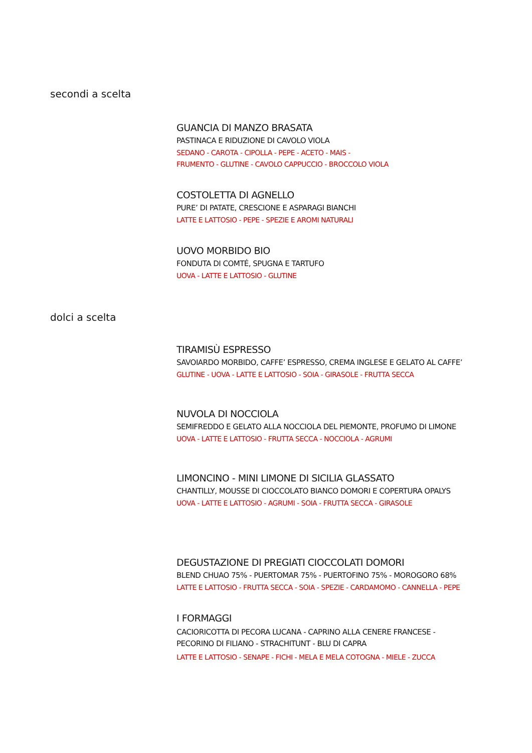secondi a scelta
GUANCIA DI MANZO BRASATA
PASTINACA E RIDUZIONE DI CAVOLO VIOLA
SEDANO - CAROTA - CIPOLLA - PEPE - ACETO - MAIS -
FRUMENTO - GLUTINE - CAVOLO CAPPUCCIO - BROCCOLO VIOLA
COSTOLETTA DI AGNELLO
PURE’ DI PATATE, CRESCIONE E ASPARAGI BIANCHI
LATTE E LATTOSIO - PEPE - SPEZIE E AROMI NATURALI
UOVO MORBIDO BIO
FONDUTA DI COMTÉ, SPUGNA E TARTUFO
UOVA - LATTE E LATTOSIO - GLUTINE
dolci a scelta
TIRAMISÙ ESPRESSO
SAVOIARDO MORBIDO, CAFFE’ ESPRESSO, CREMA INGLESE E GELATO AL CAFFE’
GLUTINE - UOVA - LATTE E LATTOSIO - SOIA - GIRASOLE - FRUTTA SECCA
NUVOLA DI NOCCIOLA
SEMIFREDDO E GELATO ALLA NOCCIOLA DEL PIEMONTE, PROFUMO DI LIMONE
UOVA - LATTE E LATTOSIO - FRUTTA SECCA - NOCCIOLA - AGRUMI
LIMONCINO - MINI LIMONE DI SICILIA GLASSATO
CHANTILLY, MOUSSE DI CIOCCOLATO BIANCO DOMORI E COPERTURA OPALYS
UOVA - LATTE E LATTOSIO - AGRUMI - SOIA - FRUTTA SECCA - GIRASOLE
DEGUSTAZIONE DI PREGIATI CIOCCOLATI DOMORI
BLEND CHUAO 75% - PUERTOMAR 75% - PUERTOFINO 75% - MOROGORO 68%
LATTE E LATTOSIO - FRUTTA SECCA - SOIA - SPEZIE - CARDAMOMO - CANNELLA - PEPE
I FORMAGGI
CACIORICOTTA DI PECORA LUCANA - CAPRINO ALLA CENERE FRANCESE -
PECORINO DI FILIANO - STRACHITUNT - BLU DI CAPRA
LATTE E LATTOSIO - SENAPE - FICHI - MELA E MELA COTOGNA - MIELE - ZUCCA